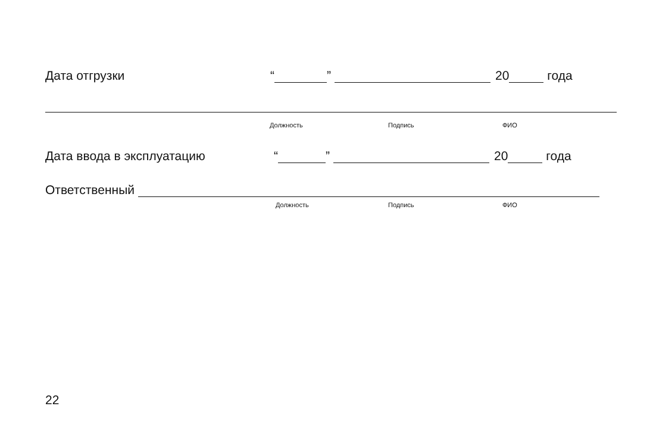Дата отгрузки “ ” 20 года
Должность Подпись ФИО
Дата ввода в эксплуатацию “ ” 20 года
Ответственный
Должность Подпись ФИО
22